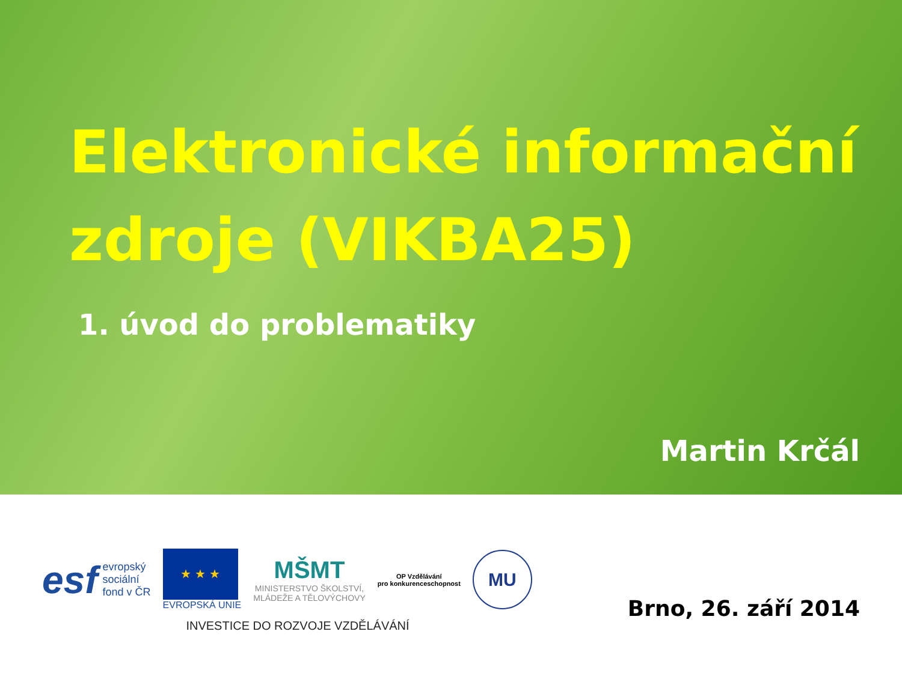Elektronické informační zdroje (VIKBA25)
1. úvod do problematiky
Martin Krčál
esf evropský
sociální
fond v ČR
★ ★ ★
EVROPSKÁ UNIE
MŠMT
MINISTERSTVO ŠKOLSTVÍ,
MLÁDEŽE A TĚLOVÝCHOVY
OP Vzdělávání
pro konkurenceschopnost
MU
INVESTICE DO ROZVOJE VZDĚLÁVÁNÍ
Brno, 26. září 2014